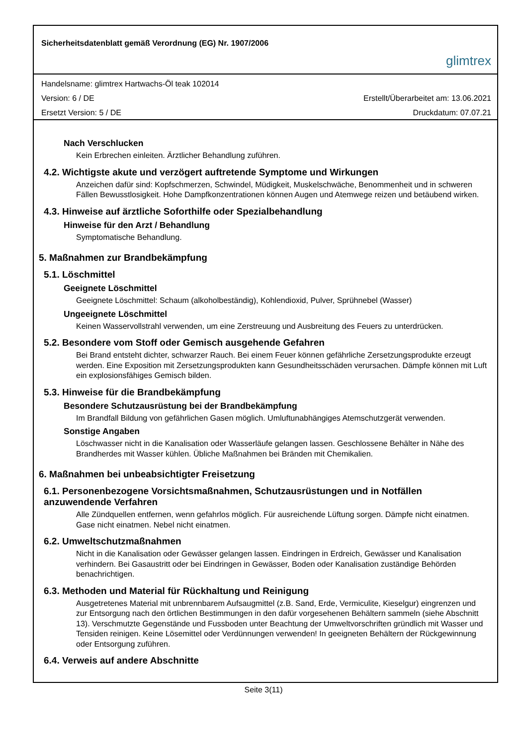Sicherheitsdatenblatt gemäß Verordnung (EG) Nr. 1907/2006
glimtrex
Handelsname: glimtrex Hartwachs-Öl teak 102014
Version: 6 / DE Erstellt/Überarbeitet am: 13.06.2021
Ersetzt Version: 5 / DE Druckdatum: 07.07.21
Nach Verschlucken
Kein Erbrechen einleiten. Ärztlicher Behandlung zuführen.
4.2. Wichtigste akute und verzögert auftretende Symptome und Wirkungen
Anzeichen dafür sind: Kopfschmerzen, Schwindel, Müdigkeit, Muskelschwäche, Benommenheit und in schweren Fällen Bewusstlosigkeit. Hohe Dampfkonzentrationen können Augen und Atemwege reizen und betäubend wirken.
4.3. Hinweise auf ärztliche Soforthilfe oder Spezialbehandlung
Hinweise für den Arzt / Behandlung
Symptomatische Behandlung.
5. Maßnahmen zur Brandbekämpfung
5.1. Löschmittel
Geeignete Löschmittel
Geeignete Löschmittel: Schaum (alkoholbeständig), Kohlendioxid, Pulver, Sprühnebel (Wasser)
Ungeeignete Löschmittel
Keinen Wasservollstrahl verwenden, um eine Zerstreuung und Ausbreitung des Feuers zu unterdrücken.
5.2. Besondere vom Stoff oder Gemisch ausgehende Gefahren
Bei Brand entsteht dichter, schwarzer Rauch. Bei einem Feuer können gefährliche Zersetzungsprodukte erzeugt werden. Eine Exposition mit Zersetzungsprodukten kann Gesundheitsschäden verursachen. Dämpfe können mit Luft ein explosionsfähiges Gemisch bilden.
5.3. Hinweise für die Brandbekämpfung
Besondere Schutzausrüstung bei der Brandbekämpfung
Im Brandfall Bildung von gefährlichen Gasen möglich. Umluftunabhängiges Atemschutzgerät verwenden.
Sonstige Angaben
Löschwasser nicht in die Kanalisation oder Wasserläufe gelangen lassen. Geschlossene Behälter in Nähe des Brandherdes mit Wasser kühlen. Übliche Maßnahmen bei Bränden mit Chemikalien.
6. Maßnahmen bei unbeabsichtigter Freisetzung
6.1. Personenbezogene Vorsichtsmaßnahmen, Schutzausrüstungen und in Notfällen anzuwendende Verfahren
Alle Zündquellen entfernen, wenn gefahrlos möglich. Für ausreichende Lüftung sorgen. Dämpfe nicht einatmen. Gase nicht einatmen. Nebel nicht einatmen.
6.2. Umweltschutzmaßnahmen
Nicht in die Kanalisation oder Gewässer gelangen lassen. Eindringen in Erdreich, Gewässer und Kanalisation verhindern. Bei Gasaustritt oder bei Eindringen in Gewässer, Boden oder Kanalisation zuständige Behörden benachrichtigen.
6.3. Methoden und Material für Rückhaltung und Reinigung
Ausgetretenes Material mit unbrennbarem Aufsaugmittel (z.B. Sand, Erde, Vermiculite, Kieselgur) eingrenzen und zur Entsorgung nach den örtlichen Bestimmungen in den dafür vorgesehenen Behältern sammeln (siehe Abschnitt 13). Verschmutzte Gegenstände und Fussboden unter Beachtung der Umweltvorschriften gründlich mit Wasser und Tensiden reinigen. Keine Lösemittel oder Verdünnungen verwenden! In geeigneten Behältern der Rückgewinnung oder Entsorgung zuführen.
6.4. Verweis auf andere Abschnitte
Seite 3(11)